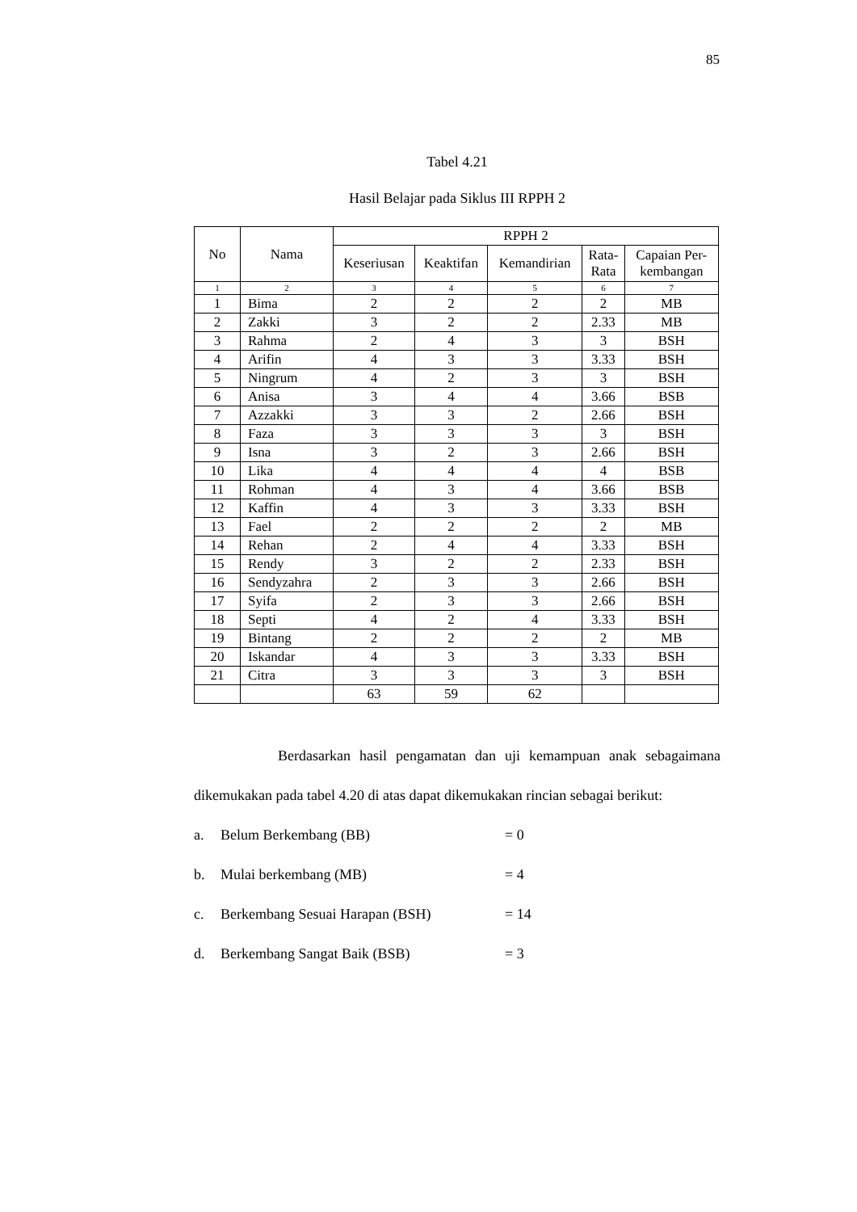85
Tabel 4.21
Hasil Belajar pada Siklus III RPPH 2
| No | Nama | RPPH 2 | | | | |
| --- | --- | --- | --- | --- | --- | --- |
| | | Keseriusan | Keaktifan | Kemandirian | Rata- Rata | Capaian Per- kembangan |
| 1 | 2 | 3 | 4 | 5 | 6 | 7 |
| 1 | Bima | 2 | 2 | 2 | 2 | MB |
| 2 | Zakki | 3 | 2 | 2 | 2.33 | MB |
| 3 | Rahma | 2 | 4 | 3 | 3 | BSH |
| 4 | Arifin | 4 | 3 | 3 | 3.33 | BSH |
| 5 | Ningrum | 4 | 2 | 3 | 3 | BSH |
| 6 | Anisa | 3 | 4 | 4 | 3.66 | BSB |
| 7 | Azzakki | 3 | 3 | 2 | 2.66 | BSH |
| 8 | Faza | 3 | 3 | 3 | 3 | BSH |
| 9 | Isna | 3 | 2 | 3 | 2.66 | BSH |
| 10 | Lika | 4 | 4 | 4 | 4 | BSB |
| 11 | Rohman | 4 | 3 | 4 | 3.66 | BSB |
| 12 | Kaffin | 4 | 3 | 3 | 3.33 | BSH |
| 13 | Fael | 2 | 2 | 2 | 2 | MB |
| 14 | Rehan | 2 | 4 | 4 | 3.33 | BSH |
| 15 | Rendy | 3 | 2 | 2 | 2.33 | BSH |
| 16 | Sendyzahra | 2 | 3 | 3 | 2.66 | BSH |
| 17 | Syifa | 2 | 3 | 3 | 2.66 | BSH |
| 18 | Septi | 4 | 2 | 4 | 3.33 | BSH |
| 19 | Bintang | 2 | 2 | 2 | 2 | MB |
| 20 | Iskandar | 4 | 3 | 3 | 3.33 | BSH |
| 21 | Citra | 3 | 3 | 3 | 3 | BSH |
| | | 63 | 59 | 62 | | |
Berdasarkan hasil pengamatan dan uji kemampuan anak sebagaimana dikemukakan pada tabel 4.20 di atas dapat dikemukakan rincian sebagai berikut:
a. Belum Berkembang (BB) = 0
b. Mulai berkembang (MB) = 4
c. Berkembang Sesuai Harapan (BSH) = 14
d. Berkembang Sangat Baik (BSB) = 3